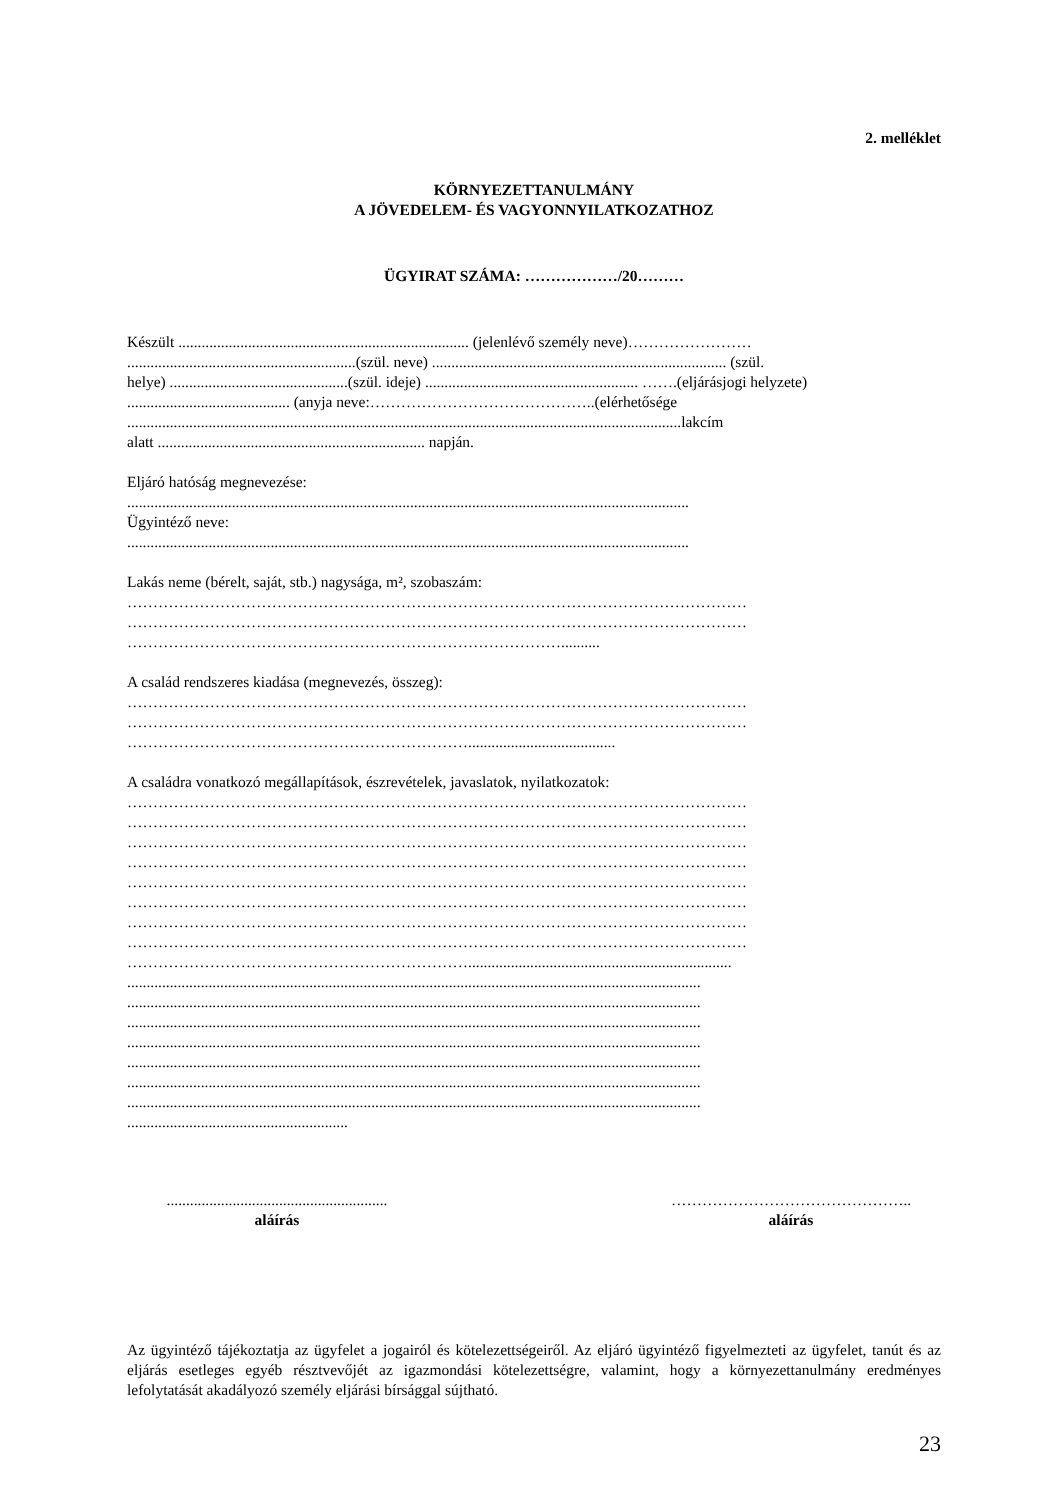2. melléklet
KÖRNYEZETTANULMÁNY
A JÖVEDELEM- ÉS VAGYONNYILATKOZATHOZ
ÜGYIRAT SZÁMA: ………………/20………
Készült ........................................................................... (jelenlévő személy neve)……………………
...........................................................(szül. neve) ............................................................................ (szül.
helye) ..............................................(szül. ideje) ....................................................... …….(eljárásjogi helyzete)
.......................................... (anyja neve:……………………………………..(elérhetősége
...............................................................................................................................................lakcím
alatt ..................................................................... napján.
Eljáró hatóság megnevezése:
.................................................................................................................................................
Ügyintéző neve:
.................................................................................................................................................
Lakás neme (bérelt, saját, stb.) nagysága, m², szobaszám:
…………………………………………………………………………………………………………
…………………………………………………………………………………………………………
…………………………………………………………………………..........
A család rendszeres kiadása (megnevezés, összeg):
…………………………………………………………………………………………………………
…………………………………………………………………………………………………………
…………………………………………………………......................................
A családra vonatkozó megállapítások, észrevételek, javaslatok, nyilatkozatok:
…………………………………………………………………………………………………………
…………………………………………………………………………………………………………
…………………………………………………………………………………………………………
…………………………………………………………………………………………………………
…………………………………………………………………………………………………………
…………………………………………………………………………………………………………
…………………………………………………………………………………………………………
…………………………………………………………………………………………………………
…………………………………………………………....................................................................
....................................................................................................................................................
....................................................................................................................................................
....................................................................................................................................................
....................................................................................................................................................
....................................................................................................................................................
....................................................................................................................................................
....................................................................................................................................................
.........................................................
.........................................................
aláírás
………………………………………..
aláírás
Az ügyintéző tájékoztatja az ügyfelet a jogairól és kötelezettségeiről. Az eljáró ügyintéző figyelmezteti az ügyfelet, tanút és az eljárás esetleges egyéb résztvevőjét az igazmondási kötelezettségre, valamint, hogy a környezettanulmány eredményes lefolytatását akadályozó személy eljárási bírsággal sújtható.
23